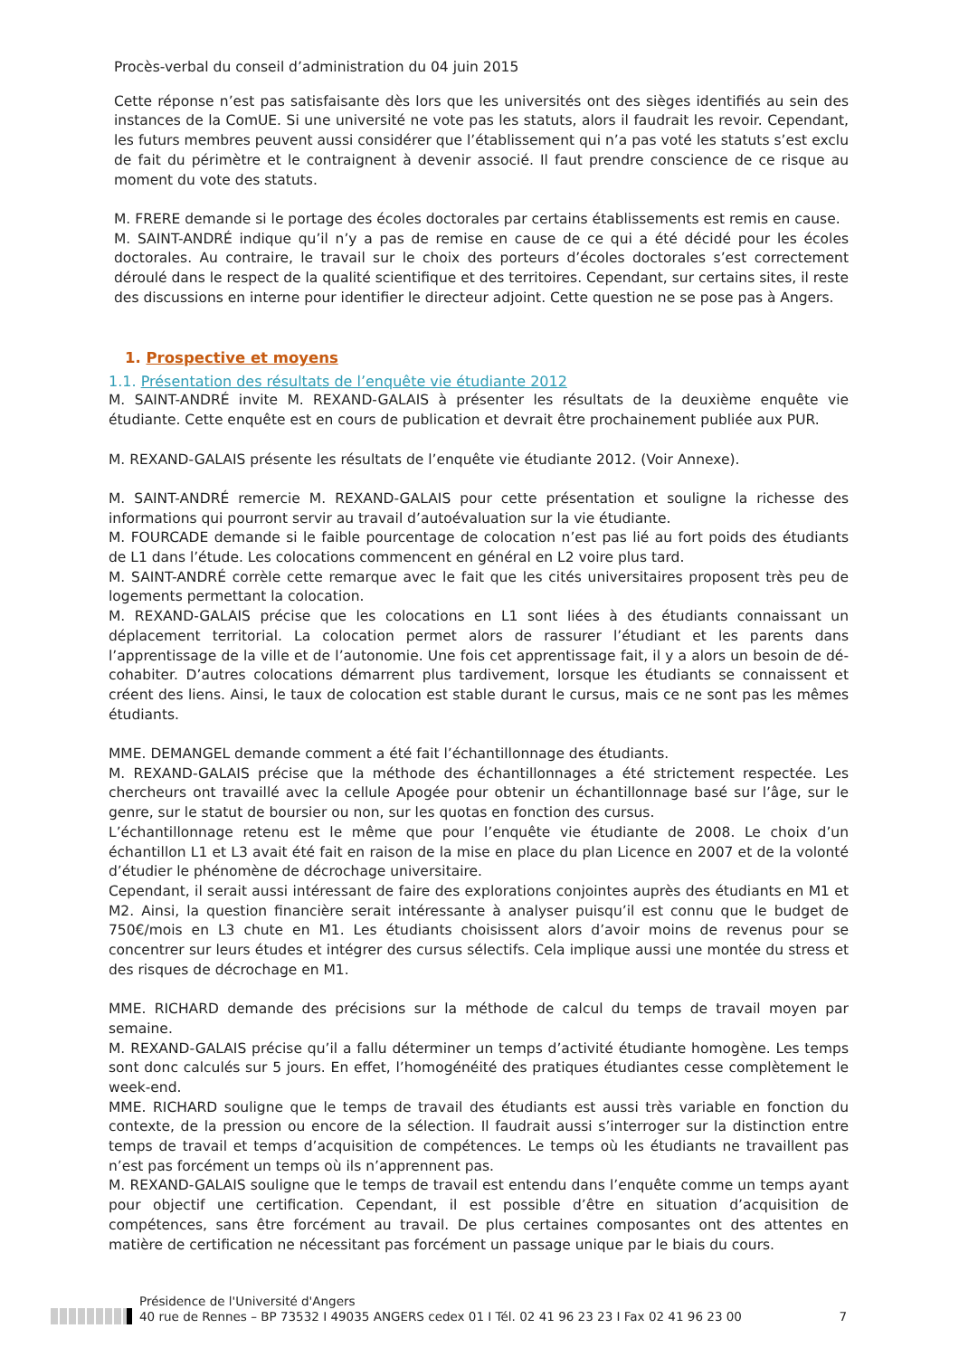Procès-verbal du conseil d’administration du 04 juin 2015
Cette réponse n’est pas satisfaisante dès lors que les universités ont des sièges identifiés au sein des instances de la ComUE. Si une université ne vote pas les statuts, alors il faudrait les revoir. Cependant, les futurs membres peuvent aussi considérer que l’établissement qui n’a pas voté les statuts s’est exclu de fait du périmètre et le contraignent à devenir associé. Il faut prendre conscience de ce risque au moment du vote des statuts.
M. FRERE demande si le portage des écoles doctorales par certains établissements est remis en cause.
M. SAINT-ANDRÉ indique qu’il n’y a pas de remise en cause de ce qui a été décidé pour les écoles doctorales. Au contraire, le travail sur le choix des porteurs d’écoles doctorales s’est correctement déroulé dans le respect de la qualité scientifique et des territoires. Cependant, sur certains sites, il reste des discussions en interne pour identifier le directeur adjoint. Cette question ne se pose pas à Angers.
1. Prospective et moyens
1.1. Présentation des résultats de l’enquête vie étudiante 2012
M. SAINT-ANDRÉ invite M. REXAND-GALAIS à présenter les résultats de la deuxième enquête vie étudiante. Cette enquête est en cours de publication et devrait être prochainement publiée aux PUR.
M. REXAND-GALAIS présente les résultats de l’enquête vie étudiante 2012. (Voir Annexe).
M. SAINT-ANDRÉ remercie M. REXAND-GALAIS pour cette présentation et souligne la richesse des informations qui pourront servir au travail d’autoévaluation sur la vie étudiante.
M. FOURCADE demande si le faible pourcentage de colocation n’est pas lié au fort poids des étudiants de L1 dans l’étude. Les colocations commencent en général en L2 voire plus tard.
M. SAINT-ANDRÉ corrèle cette remarque avec le fait que les cités universitaires proposent très peu de logements permettant la colocation.
M. REXAND-GALAIS précise que les colocations en L1 sont liées à des étudiants connaissant un déplacement territorial. La colocation permet alors de rassurer l’étudiant et les parents dans l’apprentissage de la ville et de l’autonomie. Une fois cet apprentissage fait, il y a alors un besoin de dé-cohabiter. D’autres colocations démarrent plus tardivement, lorsque les étudiants se connaissent et créent des liens. Ainsi, le taux de colocation est stable durant le cursus, mais ce ne sont pas les mêmes étudiants.
MME. DEMANGEL demande comment a été fait l’échantillonnage des étudiants.
M. REXAND-GALAIS précise que la méthode des échantillonnages a été strictement respectée. Les chercheurs ont travaillé avec la cellule Apogée pour obtenir un échantillonnage basé sur l’âge, sur le genre, sur le statut de boursier ou non, sur les quotas en fonction des cursus.
L’échantillonnage retenu est le même que pour l’enquête vie étudiante de 2008. Le choix d’un échantillon L1 et L3 avait été fait en raison de la mise en place du plan Licence en 2007 et de la volonté d’étudier le phénomène de décrochage universitaire.
Cependant, il serait aussi intéressant de faire des explorations conjointes auprès des étudiants en M1 et M2. Ainsi, la question financière serait intéressante à analyser puisqu’il est connu que le budget de 750€/mois en L3 chute en M1. Les étudiants choisissent alors d’avoir moins de revenus pour se concentrer sur leurs études et intégrer des cursus sélectifs. Cela implique aussi une montée du stress et des risques de décrochage en M1.
MME. RICHARD demande des précisions sur la méthode de calcul du temps de travail moyen par semaine.
M. REXAND-GALAIS précise qu’il a fallu déterminer un temps d’activité étudiante homogène. Les temps sont donc calculés sur 5 jours. En effet, l’homogénéité des pratiques étudiantes cesse complètement le week-end.
MME. RICHARD souligne que le temps de travail des étudiants est aussi très variable en fonction du contexte, de la pression ou encore de la sélection. Il faudrait aussi s’interroger sur la distinction entre temps de travail et temps d’acquisition de compétences. Le temps où les étudiants ne travaillent pas n’est pas forcément un temps où ils n’apprennent pas.
M. REXAND-GALAIS souligne que le temps de travail est entendu dans l’enquête comme un temps ayant pour objectif une certification. Cependant, il est possible d’être en situation d’acquisition de compétences, sans être forcément au travail. De plus certaines composantes ont des attentes en matière de certification ne nécessitant pas forcément un passage unique par le biais du cours.
Présidence de l'Université d'Angers
40 rue de Rennes – BP 73532 I 49035 ANGERS cedex 01 I Tél. 02 41 96 23 23 I Fax 02 41 96 23 00
7